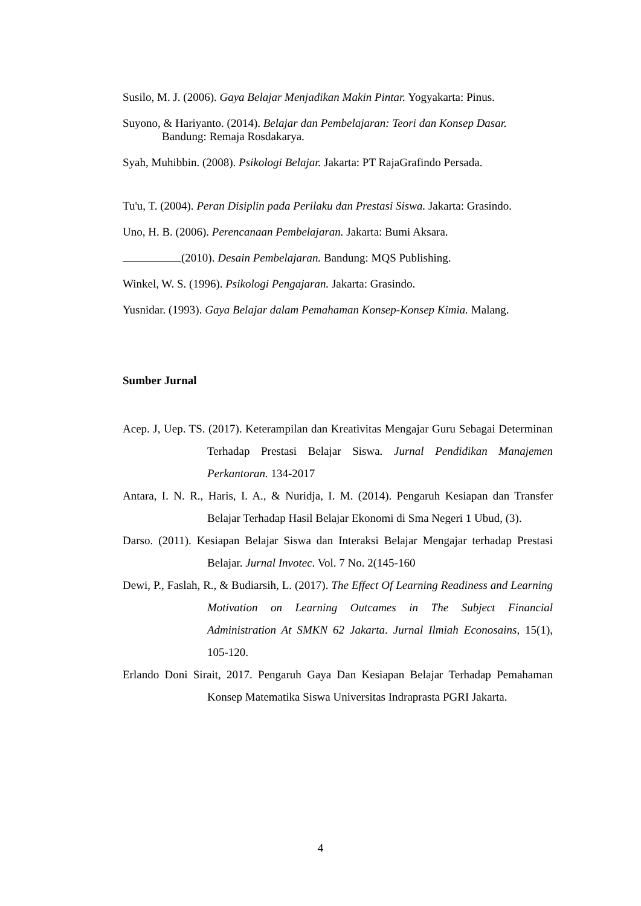Susilo, M. J. (2006). Gaya Belajar Menjadikan Makin Pintar. Yogyakarta: Pinus.
Suyono, & Hariyanto. (2014). Belajar dan Pembelajaran: Teori dan Konsep Dasar. Bandung: Remaja Rosdakarya.
Syah, Muhibbin. (2008). Psikologi Belajar. Jakarta: PT RajaGrafindo Persada.
Tu'u, T. (2004). Peran Disiplin pada Perilaku dan Prestasi Siswa. Jakarta: Grasindo.
Uno, H. B. (2006). Perencanaan Pembelajaran. Jakarta: Bumi Aksara.
(2010). Desain Pembelajaran. Bandung: MQS Publishing.
Winkel, W. S. (1996). Psikologi Pengajaran. Jakarta: Grasindo.
Yusnidar. (1993). Gaya Belajar dalam Pemahaman Konsep-Konsep Kimia. Malang.
Sumber Jurnal
Acep. J, Uep. TS. (2017). Keterampilan dan Kreativitas Mengajar Guru Sebagai Determinan Terhadap Prestasi Belajar Siswa. Jurnal Pendidikan Manajemen Perkantoran. 134-2017
Antara, I. N. R., Haris, I. A., & Nuridja, I. M. (2014). Pengaruh Kesiapan dan Transfer Belajar Terhadap Hasil Belajar Ekonomi di Sma Negeri 1 Ubud, (3).
Darso. (2011). Kesiapan Belajar Siswa dan Interaksi Belajar Mengajar terhadap Prestasi Belajar. Jurnal Invotec. Vol. 7 No. 2(145-160
Dewi, P., Faslah, R., & Budiarsih, L. (2017). The Effect Of Learning Readiness and Learning Motivation on Learning Outcames in The Subject Financial Administration At SMKN 62 Jakarta. Jurnal Ilmiah Econosains, 15(1), 105-120.
Erlando Doni Sirait, 2017. Pengaruh Gaya Dan Kesiapan Belajar Terhadap Pemahaman Konsep Matematika Siswa Universitas Indraprasta PGRI Jakarta.
4